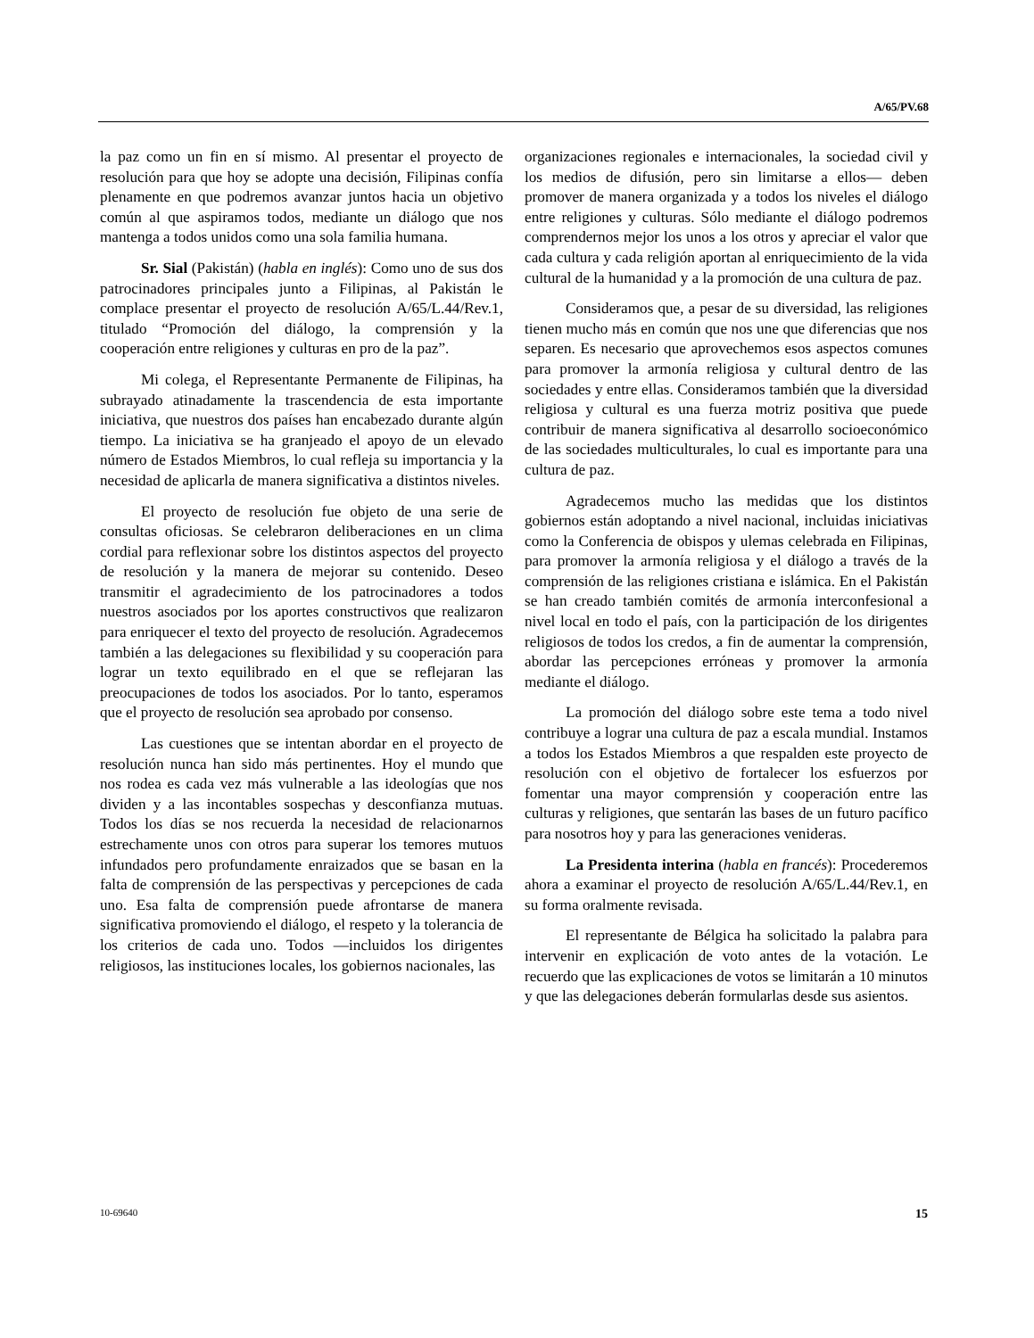A/65/PV.68
la paz como un fin en sí mismo. Al presentar el proyecto de resolución para que hoy se adopte una decisión, Filipinas confía plenamente en que podremos avanzar juntos hacia un objetivo común al que aspiramos todos, mediante un diálogo que nos mantenga a todos unidos como una sola familia humana.
Sr. Sial (Pakistán) (habla en inglés): Como uno de sus dos patrocinadores principales junto a Filipinas, al Pakistán le complace presentar el proyecto de resolución A/65/L.44/Rev.1, titulado “Promoción del diálogo, la comprensión y la cooperación entre religiones y culturas en pro de la paz”.
Mi colega, el Representante Permanente de Filipinas, ha subrayado atinadamente la trascendencia de esta importante iniciativa, que nuestros dos países han encabezado durante algún tiempo. La iniciativa se ha granjeado el apoyo de un elevado número de Estados Miembros, lo cual refleja su importancia y la necesidad de aplicarla de manera significativa a distintos niveles.
El proyecto de resolución fue objeto de una serie de consultas oficiosas. Se celebraron deliberaciones en un clima cordial para reflexionar sobre los distintos aspectos del proyecto de resolución y la manera de mejorar su contenido. Deseo transmitir el agradecimiento de los patrocinadores a todos nuestros asociados por los aportes constructivos que realizaron para enriquecer el texto del proyecto de resolución. Agradecemos también a las delegaciones su flexibilidad y su cooperación para lograr un texto equilibrado en el que se reflejaran las preocupaciones de todos los asociados. Por lo tanto, esperamos que el proyecto de resolución sea aprobado por consenso.
Las cuestiones que se intentan abordar en el proyecto de resolución nunca han sido más pertinentes. Hoy el mundo que nos rodea es cada vez más vulnerable a las ideologías que nos dividen y a las incontables sospechas y desconfianza mutuas. Todos los días se nos recuerda la necesidad de relacionarnos estrechamente unos con otros para superar los temores mutuos infundados pero profundamente enraizados que se basan en la falta de comprensión de las perspectivas y percepciones de cada uno. Esa falta de comprensión puede afrontarse de manera significativa promoviendo el diálogo, el respeto y la tolerancia de los criterios de cada uno. Todos —incluidos los dirigentes religiosos, las instituciones locales, los gobiernos nacionales, las
organizaciones regionales e internacionales, la sociedad civil y los medios de difusión, pero sin limitarse a ellos— deben promover de manera organizada y a todos los niveles el diálogo entre religiones y culturas. Sólo mediante el diálogo podremos comprendernos mejor los unos a los otros y apreciar el valor que cada cultura y cada religión aportan al enriquecimiento de la vida cultural de la humanidad y a la promoción de una cultura de paz.
Consideramos que, a pesar de su diversidad, las religiones tienen mucho más en común que nos une que diferencias que nos separen. Es necesario que aprovechemos esos aspectos comunes para promover la armonía religiosa y cultural dentro de las sociedades y entre ellas. Consideramos también que la diversidad religiosa y cultural es una fuerza motriz positiva que puede contribuir de manera significativa al desarrollo socioeconómico de las sociedades multiculturales, lo cual es importante para una cultura de paz.
Agradecemos mucho las medidas que los distintos gobiernos están adoptando a nivel nacional, incluidas iniciativas como la Conferencia de obispos y ulemas celebrada en Filipinas, para promover la armonía religiosa y el diálogo a través de la comprensión de las religiones cristiana e islámica. En el Pakistán se han creado también comités de armonía interconfesional a nivel local en todo el país, con la participación de los dirigentes religiosos de todos los credos, a fin de aumentar la comprensión, abordar las percepciones erróneas y promover la armonía mediante el diálogo.
La promoción del diálogo sobre este tema a todo nivel contribuye a lograr una cultura de paz a escala mundial. Instamos a todos los Estados Miembros a que respalden este proyecto de resolución con el objetivo de fortalecer los esfuerzos por fomentar una mayor comprensión y cooperación entre las culturas y religiones, que sentarán las bases de un futuro pacífico para nosotros hoy y para las generaciones venideras.
La Presidenta interina (habla en francés): Procederemos ahora a examinar el proyecto de resolución A/65/L.44/Rev.1, en su forma oralmente revisada.
El representante de Bélgica ha solicitado la palabra para intervenir en explicación de voto antes de la votación. Le recuerdo que las explicaciones de votos se limitarán a 10 minutos y que las delegaciones deberán formularlas desde sus asientos.
10-69640 15